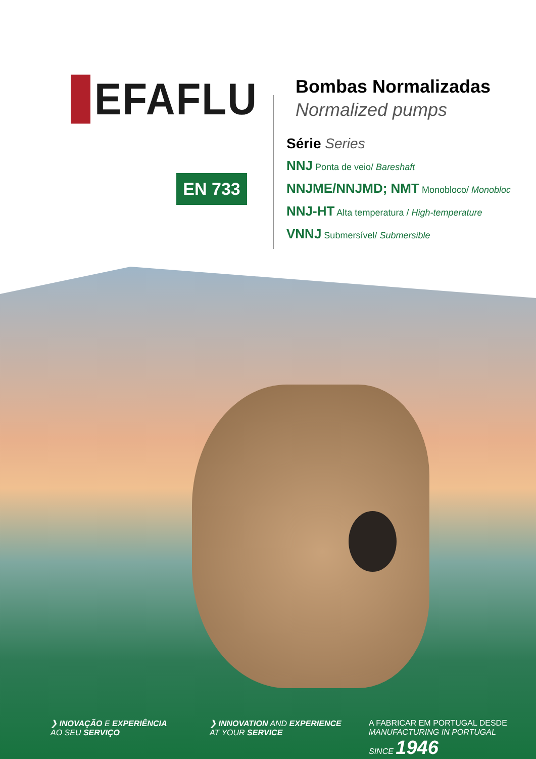EFAFLU
EN 733
Bombas Normalizadas
Normalized pumps
Série Series
NNJ Ponta de veio/ Bareshaft
NNJME/NNJMD; NMT Monobloco/ Monobloc
NNJ-HT Alta temperatura / High-temperature
VNNJ Submersível/ Submersible
❯ INOVAÇÃO E EXPERIÊNCIA
AO SEU SERVIÇO
❯ INNOVATION AND EXPERIENCE
AT YOUR SERVICE
A FABRICAR EM PORTUGAL DESDE
MANUFACTURING IN PORTUGAL SINCE 1946